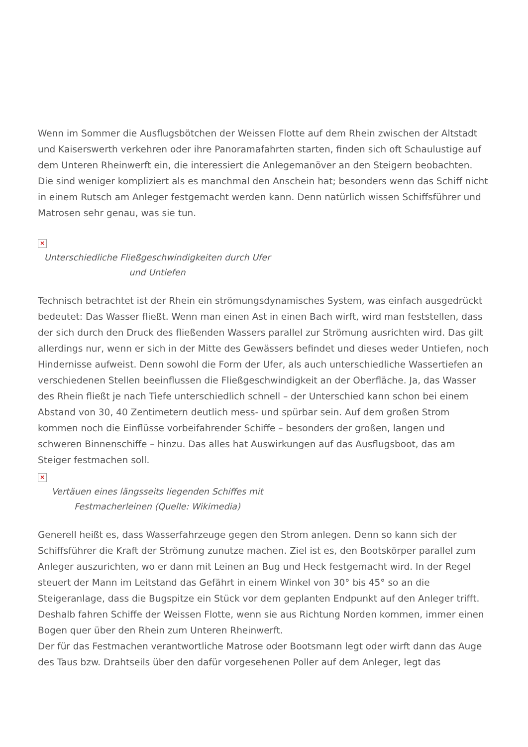Wenn im Sommer die Ausflugsbötchen der Weissen Flotte auf dem Rhein zwischen der Altstadt und Kaiserswerth verkehren oder ihre Panoramafahrten starten, finden sich oft Schaulustige auf dem Unteren Rheinwerft ein, die interessiert die Anlegemanöver an den Steigern beobachten. Die sind weniger kompliziert als es manchmal den Anschein hat; besonders wenn das Schiff nicht in einem Rutsch am Anleger festgemacht werden kann. Denn natürlich wissen Schiffsführer und Matrosen sehr genau, was sie tun.
×
Unterschiedliche Fließgeschwindigkeiten durch Ufer
und Untiefen
Technisch betrachtet ist der Rhein ein strömungsdynamisches System, was einfach ausgedrückt bedeutet: Das Wasser fließt. Wenn man einen Ast in einen Bach wirft, wird man feststellen, dass der sich durch den Druck des fließenden Wassers parallel zur Strömung ausrichten wird. Das gilt allerdings nur, wenn er sich in der Mitte des Gewässers befindet und dieses weder Untiefen, noch Hindernisse aufweist. Denn sowohl die Form der Ufer, als auch unterschiedliche Wassertiefen an verschiedenen Stellen beeinflussen die Fließgeschwindigkeit an der Oberfläche. Ja, das Wasser des Rhein fließt je nach Tiefe unterschiedlich schnell – der Unterschied kann schon bei einem Abstand von 30, 40 Zentimetern deutlich mess- und spürbar sein. Auf dem großen Strom kommen noch die Einflüsse vorbeifahrender Schiffe – besonders der großen, langen und schweren Binnenschiffe – hinzu. Das alles hat Auswirkungen auf das Ausflugsboot, das am Steiger festmachen soll.
×
Vertäuen eines längsseits liegenden Schiffes mit
Festmacherleinen (Quelle: Wikimedia)
Generell heißt es, dass Wasserfahrzeuge gegen den Strom anlegen. Denn so kann sich der Schiffsführer die Kraft der Strömung zunutze machen. Ziel ist es, den Bootskörper parallel zum Anleger auszurichten, wo er dann mit Leinen an Bug und Heck festgemacht wird. In der Regel steuert der Mann im Leitstand das Gefährt in einem Winkel von 30° bis 45° so an die Steigeranlage, dass die Bugspitze ein Stück vor dem geplanten Endpunkt auf den Anleger trifft. Deshalb fahren Schiffe der Weissen Flotte, wenn sie aus Richtung Norden kommen, immer einen Bogen quer über den Rhein zum Unteren Rheinwerft.
Der für das Festmachen verantwortliche Matrose oder Bootsmann legt oder wirft dann das Auge des Taus bzw. Drahtseils über den dafür vorgesehenen Poller auf dem Anleger, legt das